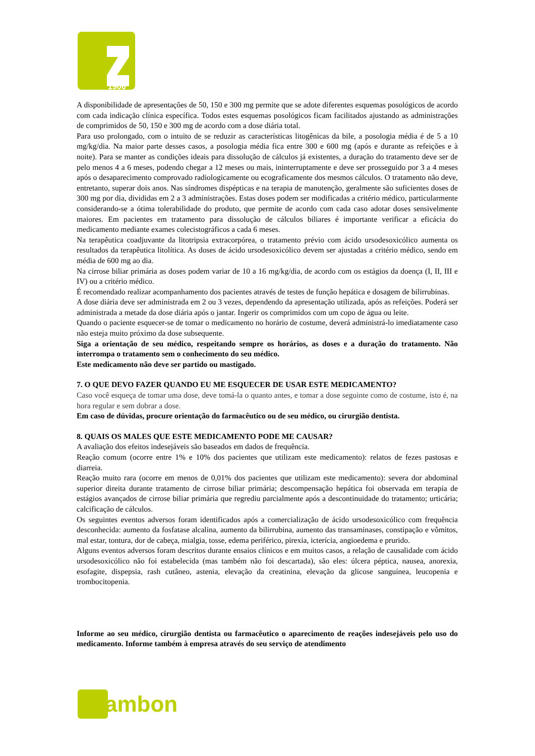1906
A disponibilidade de apresentações de 50, 150 e 300 mg permite que se adote diferentes esquemas posológicos de acordo com cada indicação clínica específica. Todos estes esquemas posológicos ficam facilitados ajustando as administrações de comprimidos de 50, 150 e 300 mg de acordo com a dose diária total.
Para uso prolongado, com o intuito de se reduzir as características litogênicas da bile, a posologia média é de 5 a 10 mg/kg/dia. Na maior parte desses casos, a posologia média fica entre 300 e 600 mg (após e durante as refeições e à noite). Para se manter as condições ideais para dissolução de cálculos já existentes, a duração do tratamento deve ser de pelo menos 4 a 6 meses, podendo chegar a 12 meses ou mais, ininterruptamente e deve ser prosseguido por 3 a 4 meses após o desaparecimento comprovado radiologicamente ou ecograficamente dos mesmos cálculos. O tratamento não deve, entretanto, superar dois anos. Nas síndromes dispépticas e na terapia de manutenção, geralmente são suficientes doses de 300 mg por dia, divididas em 2 a 3 administrações. Estas doses podem ser modificadas a critério médico, particularmente considerando-se a ótima tolerabilidade do produto, que permite de acordo com cada caso adotar doses sensivelmente maiores. Em pacientes em tratamento para dissolução de cálculos biliares é importante verificar a eficácia do medicamento mediante exames colecistográficos a cada 6 meses.
Na terapêutica coadjuvante da litotripsia extracorpórea, o tratamento prévio com ácido ursodesoxicólico aumenta os resultados da terapêutica litolítica. As doses de ácido ursodesoxicólico devem ser ajustadas a critério médico, sendo em média de 600 mg ao dia.
Na cirrose biliar primária as doses podem variar de 10 a 16 mg/kg/dia, de acordo com os estágios da doença (I, II, III e IV) ou a critério médico.
É recomendado realizar acompanhamento dos pacientes através de testes de função hepática e dosagem de bilirrubinas.
A dose diária deve ser administrada em 2 ou 3 vezes, dependendo da apresentação utilizada, após as refeições. Poderá ser administrada a metade da dose diária após o jantar. Ingerir os comprimidos com um copo de água ou leite.
Quando o paciente esquecer-se de tomar o medicamento no horário de costume, deverá administrá-lo imediatamente caso não esteja muito próximo da dose subsequente.
Siga a orientação de seu médico, respeitando sempre os horários, as doses e a duração do tratamento. Não interrompa o tratamento sem o conhecimento do seu médico.
Este medicamento não deve ser partido ou mastigado.
7. O QUE DEVO FAZER QUANDO EU ME ESQUECER DE USAR ESTE MEDICAMENTO?
Caso você esqueça de tomar uma dose, deve tomá-la o quanto antes, e tomar a dose seguinte como de costume, isto é, na hora regular e sem dobrar a dose.
Em caso de dúvidas, procure orientação do farmacêutico ou de seu médico, ou cirurgião dentista.
8. QUAIS OS MALES QUE ESTE MEDICAMENTO PODE ME CAUSAR?
A avaliação dos efeitos indesejáveis são baseados em dados de frequência.
Reação comum (ocorre entre 1% e 10% dos pacientes que utilizam este medicamento): relatos de fezes pastosas e diarreia.
Reação muito rara (ocorre em menos de 0,01% dos pacientes que utilizam este medicamento): severa dor abdominal superior direita durante tratamento de cirrose biliar primária; descompensação hepática foi observada em terapia de estágios avançados de cirrose biliar primária que regrediu parcialmente após a descontinuidade do tratamento; urticária; calcificação de cálculos.
Os seguintes eventos adversos foram identificados após a comercialização de ácido ursodesoxicólico com frequência desconhecida: aumento da fosfatase alcalina, aumento da bilirrubina, aumento das transaminases, constipação e vômitos, mal estar, tontura, dor de cabeça, mialgia, tosse, edema periférico, pirexia, icterícia, angioedema e prurido.
Alguns eventos adversos foram descritos durante ensaios clínicos e em muitos casos, a relação de causalidade com ácido ursodesoxicólico não foi estabelecida (mas também não foi descartada), são eles: úlcera péptica, nausea, anorexia, esofagite, dispepsia, rash cutâneo, astenia, elevação da creatinina, elevação da glicose sanguínea, leucopenia e trombocitopenia.
Informe ao seu médico, cirurgião dentista ou farmacêutico o aparecimento de reações indesejáveis pelo uso do medicamento. Informe também à empresa através do seu serviço de atendimento
ambon